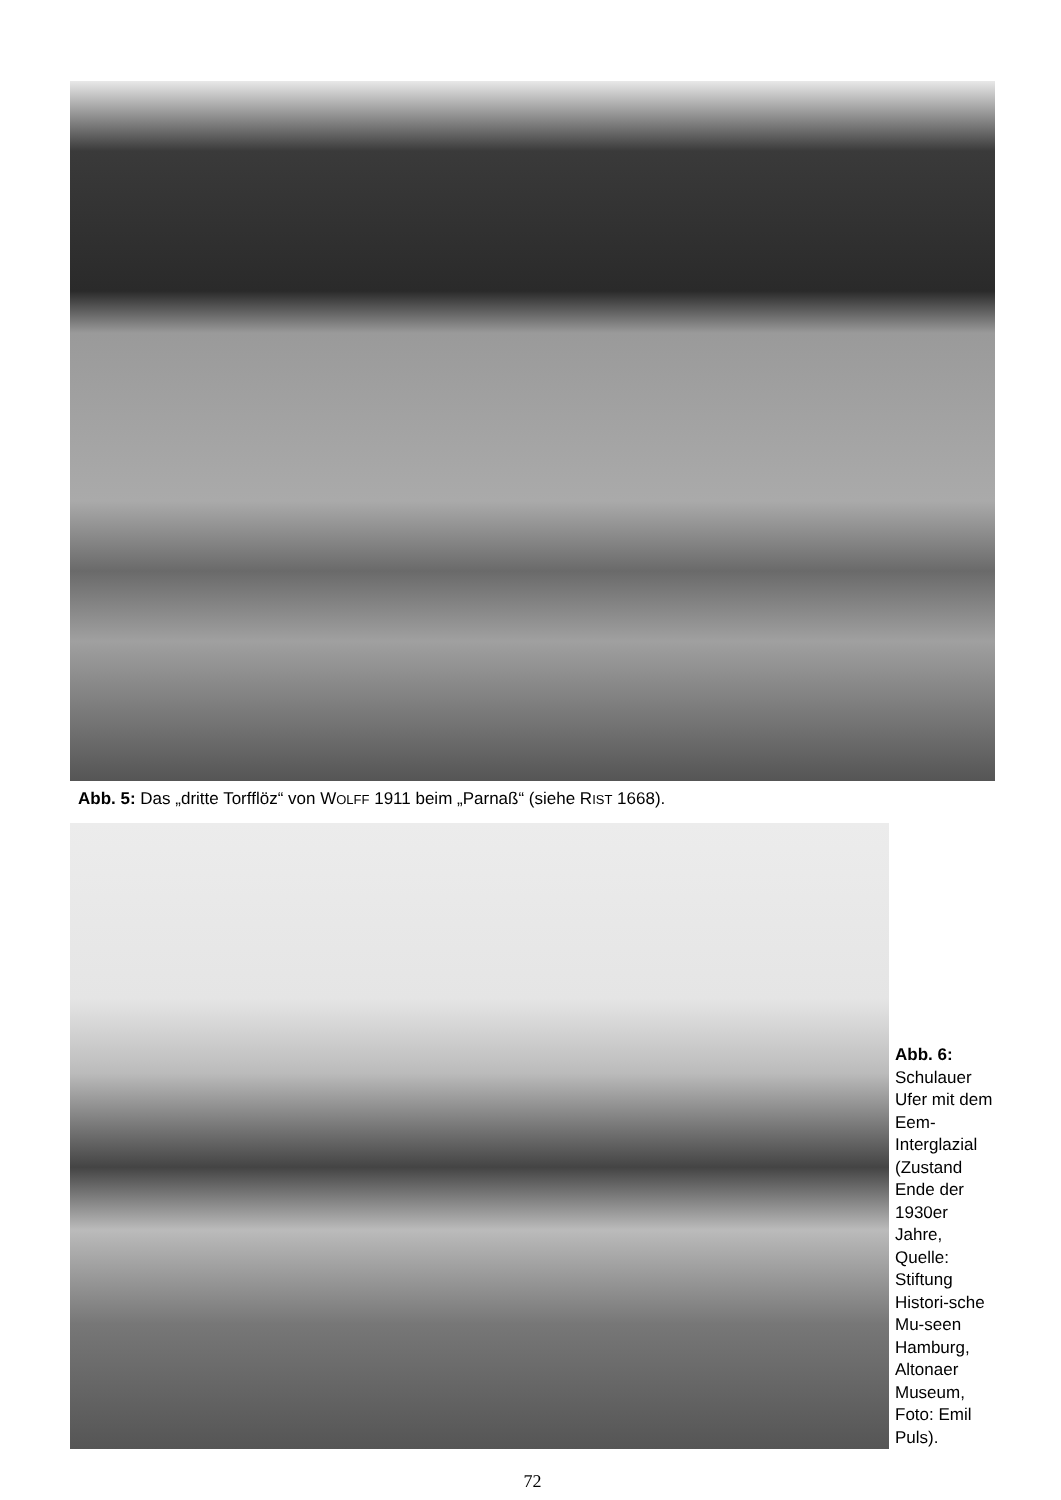Abb. 5: Das „dritte Torfflöz“ von WOLFF 1911 beim „Parnaß“ (siehe RIST 1668).
Abb. 6:
Schulauer Ufer mit dem Eem-Interglazial (Zustand Ende der 1930er Jahre, Quelle: Stiftung Histori-sche Mu-seen Hamburg, Altonaer Museum, Foto: Emil Puls).
72